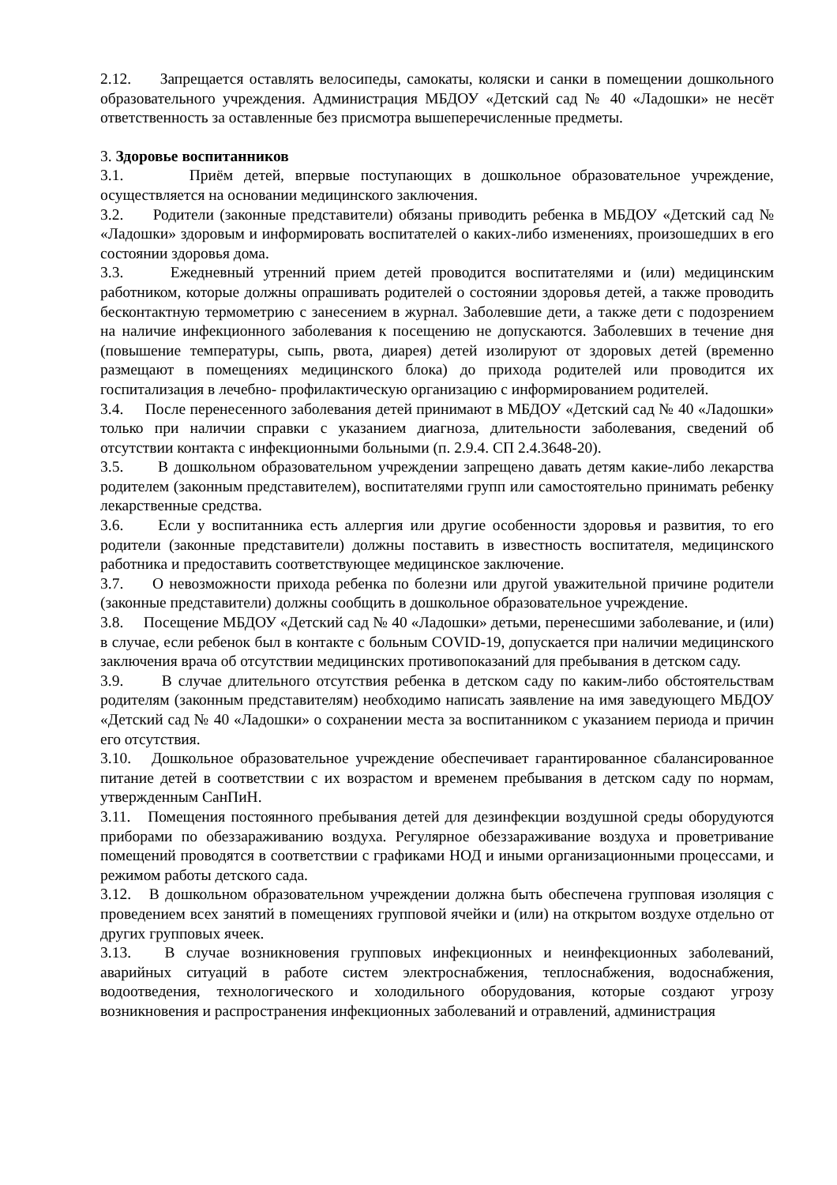2.12. Запрещается оставлять велосипеды, самокаты, коляски и санки в помещении дошкольного образовательного учреждения. Администрация МБДОУ «Детский сад № 40 «Ладошки» не несёт ответственность за оставленные без присмотра вышеперечисленные предметы.
3. Здоровье воспитанников
3.1. Приём детей, впервые поступающих в дошкольное образовательное учреждение, осуществляется на основании медицинского заключения.
3.2. Родители (законные представители) обязаны приводить ребенка в МБДОУ «Детский сад № «Ладошки» здоровым и информировать воспитателей о каких-либо изменениях, произошедших в его состоянии здоровья дома.
3.3. Ежедневный утренний прием детей проводится воспитателями и (или) медицинским работником, которые должны опрашивать родителей о состоянии здоровья детей, а также проводить бесконтактную термометрию с занесением в журнал. Заболевшие дети, а также дети с подозрением на наличие инфекционного заболевания к посещению не допускаются. Заболевших в течение дня (повышение температуры, сыпь, рвота, диарея) детей изолируют от здоровых детей (временно размещают в помещениях медицинского блока) до прихода родителей или проводится их госпитализация в лечебно- профилактическую организацию с информированием родителей.
3.4. После перенесенного заболевания детей принимают в МБДОУ «Детский сад № 40 «Ладошки» только при наличии справки с указанием диагноза, длительности заболевания, сведений об отсутствии контакта с инфекционными больными (п. 2.9.4. СП 2.4.3648-20).
3.5. В дошкольном образовательном учреждении запрещено давать детям какие-либо лекарства родителем (законным представителем), воспитателями групп или самостоятельно принимать ребенку лекарственные средства.
3.6. Если у воспитанника есть аллергия или другие особенности здоровья и развития, то его родители (законные представители) должны поставить в известность воспитателя, медицинского работника и предоставить соответствующее медицинское заключение.
3.7. О невозможности прихода ребенка по болезни или другой уважительной причине родители (законные представители) должны сообщить в дошкольное образовательное учреждение.
3.8. Посещение МБДОУ «Детский сад № 40 «Ладошки» детьми, перенесшими заболевание, и (или) в случае, если ребенок был в контакте с больным COVID-19, допускается при наличии медицинского заключения врача об отсутствии медицинских противопоказаний для пребывания в детском саду.
3.9. В случае длительного отсутствия ребенка в детском саду по каким-либо обстоятельствам родителям (законным представителям) необходимо написать заявление на имя заведующего МБДОУ «Детский сад № 40 «Ладошки» о сохранении места за воспитанником с указанием периода и причин его отсутствия.
3.10. Дошкольное образовательное учреждение обеспечивает гарантированное сбалансированное питание детей в соответствии с их возрастом и временем пребывания в детском саду по нормам, утвержденным СанПиН.
3.11. Помещения постоянного пребывания детей для дезинфекции воздушной среды оборудуются приборами по обеззараживанию воздуха. Регулярное обеззараживание воздуха и проветривание помещений проводятся в соответствии с графиками НОД и иными организационными процессами, и режимом работы детского сада.
3.12. В дошкольном образовательном учреждении должна быть обеспечена групповая изоляция с проведением всех занятий в помещениях групповой ячейки и (или) на открытом воздухе отдельно от других групповых ячеек.
3.13. В случае возникновения групповых инфекционных и неинфекционных заболеваний, аварийных ситуаций в работе систем электроснабжения, теплоснабжения, водоснабжения, водоотведения, технологического и холодильного оборудования, которые создают угрозу возникновения и распространения инфекционных заболеваний и отравлений, администрация